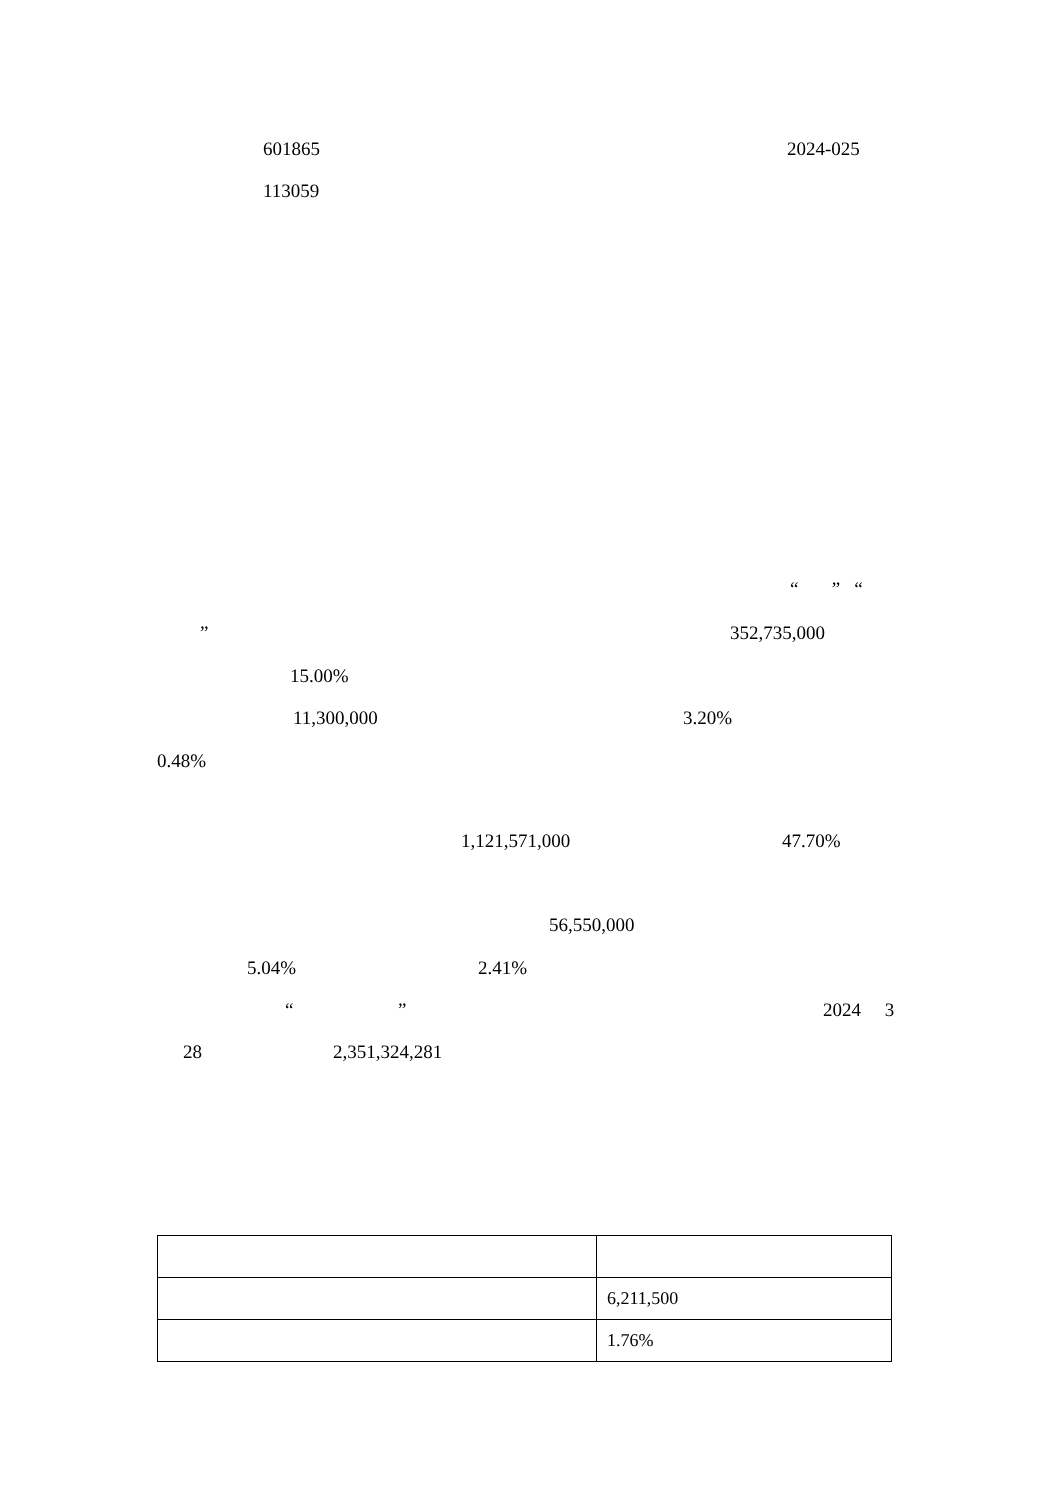601865 2024-025
113059
“ ” “
” 352,735,000
15.00%
11,300,000 3.20%
0.48%
1,121,571,000 47.70%
56,550,000
5.04% 2.41%
“ ” 2024 3
28 2,351,324,281
| | 6,211,500 |
| | 1.76% |